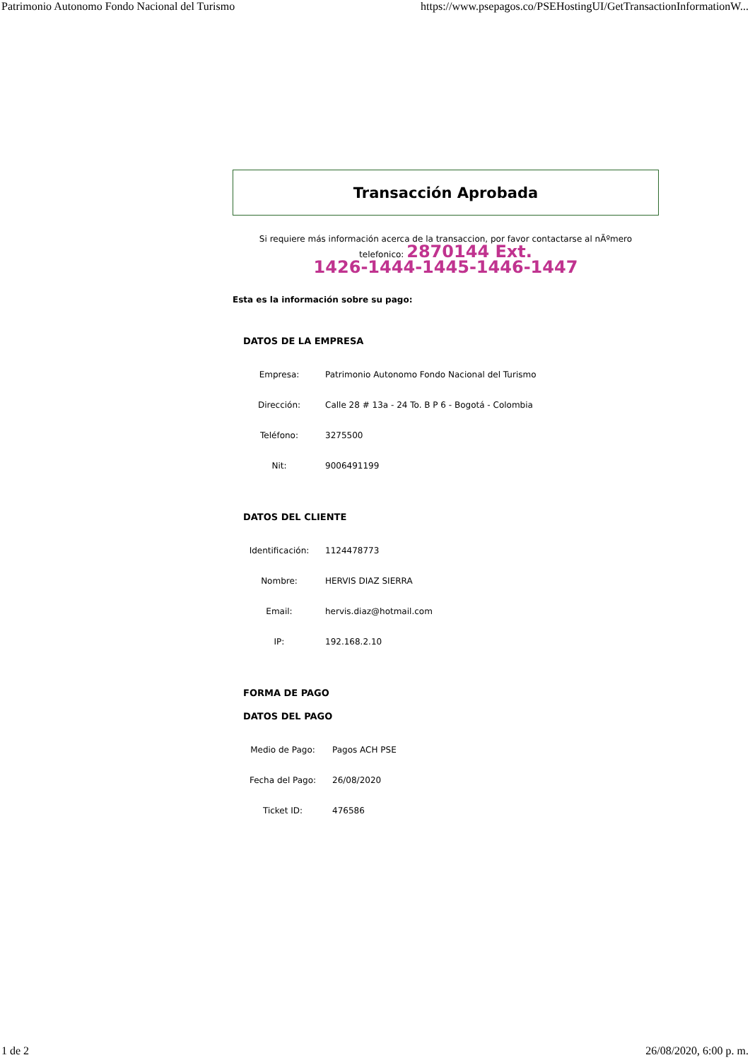Patrimonio Autonomo Fondo Nacional del Turismo https://www.psepagos.co/PSEHostingUI/GetTransactionInformationW...
Transacción Aprobada
Si requiere más información acerca de la transaccion, por favor contactarse al nÃºmero
telefonico: 2870144 Ext.
1426-1444-1445-1446-1447
Esta es la información sobre su pago:
DATOS DE LA EMPRESA
| Empresa: | Patrimonio Autonomo Fondo Nacional del Turismo |
| Dirección: | Calle 28 # 13a - 24 To. B P 6 - Bogotá - Colombia |
| Teléfono: | 3275500 |
| Nit: | 9006491199 |
DATOS DEL CLIENTE
| Identificación: | 1124478773 |
| Nombre: | HERVIS DIAZ SIERRA |
| Email: | hervis.diaz@hotmail.com |
| IP: | 192.168.2.10 |
FORMA DE PAGO
DATOS DEL PAGO
| Medio de Pago: | Pagos ACH PSE |
| Fecha del Pago: | 26/08/2020 |
| Ticket ID: | 476586 |
1 de 2 26/08/2020, 6:00 p. m.